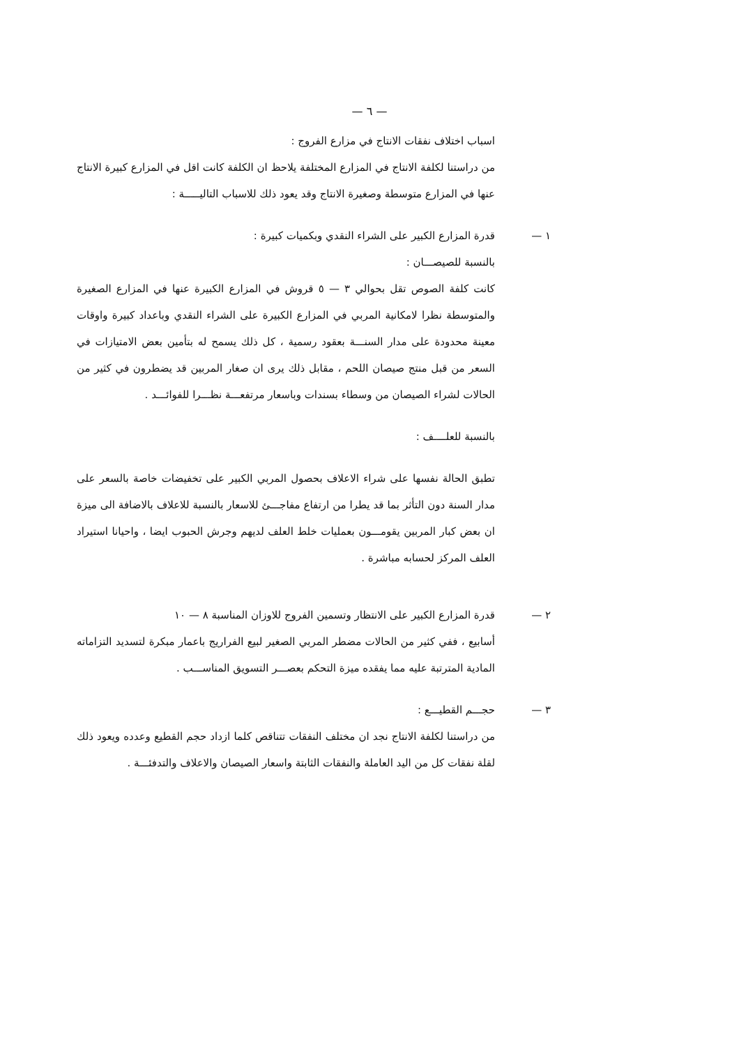— ٦ —
اسباب اختلاف نفقات الانتاج في مزارع الفروج :
من دراستنا لكلفة الانتاج في المزارع المختلفة يلاحظ ان الكلفة كانت اقل في المزارع كبيرة الانتاج عنها في المزارع متوسطة وصغيرة الانتاج وقد يعود ذلك للاسباب التاليـــــة :
١ — قدرة المزارع الكبير على الشراء النقدي وبكميات كبيرة :
بالنسبة للصيصـــان :
كانت كلفة الصوص تقل بحوالي ٣ — ٥ قروش في المزارع الكبيرة عنها في المزارع الصغيرة والمتوسطة نظرا لامكانية المربي في المزارع الكبيرة على الشراء النقدي وباعداد كبيرة واوقات معينة محدودة على مدار السنـــة بعقود رسمية ، كل ذلك يسمح له بتأمين بعض الامتيازات في السعر من قبل منتج صيصان اللحم ، مقابل ذلك يرى ان صغار المربين قد يضطرون في كثير من الحالات لشراء الصيصان من وسطاء بسندات وباسعار مرتفعـــة نظـــرا للفوائـــد .
بالنسبة للعلــــف :
تطبق الحالة نفسها على شراء الاعلاف بحصول المربي الكبير على تخفيضات خاصة بالسعر على مدار السنة دون التأثر بما قد يطرا من ارتفاع مفاجـــئ للاسعار بالنسبة للاعلاف بالاضافة الى ميزة ان بعض كبار المربين يقومـــون بعمليات خلط العلف لديهم وجرش الحبوب ايضا ، واحيانا استيراد العلف المركز لحسابه مباشرة .
٢ — قدرة المزارع الكبير على الانتظار وتسمين الفروج للاوزان المناسبة ٨ — ١٠
أسابيع ، ففي كثير من الحالات مضطر المربي الصغير لبيع الفراريج باعمار مبكرة لتسديد التزاماته المادية المترتبة عليه مما يفقده ميزة التحكم بعصـــر التسويق المناســـب .
٣ — حجـــم القطيـــع :
من دراستنا لكلفة الانتاج نجد ان مختلف النفقات تتناقص كلما ازداد حجم القطيع وعدده ويعود ذلك لقلة نفقات كل من اليد العاملة والنفقات الثابتة واسعار الصيصان والاعلاف والتدفئـــة .